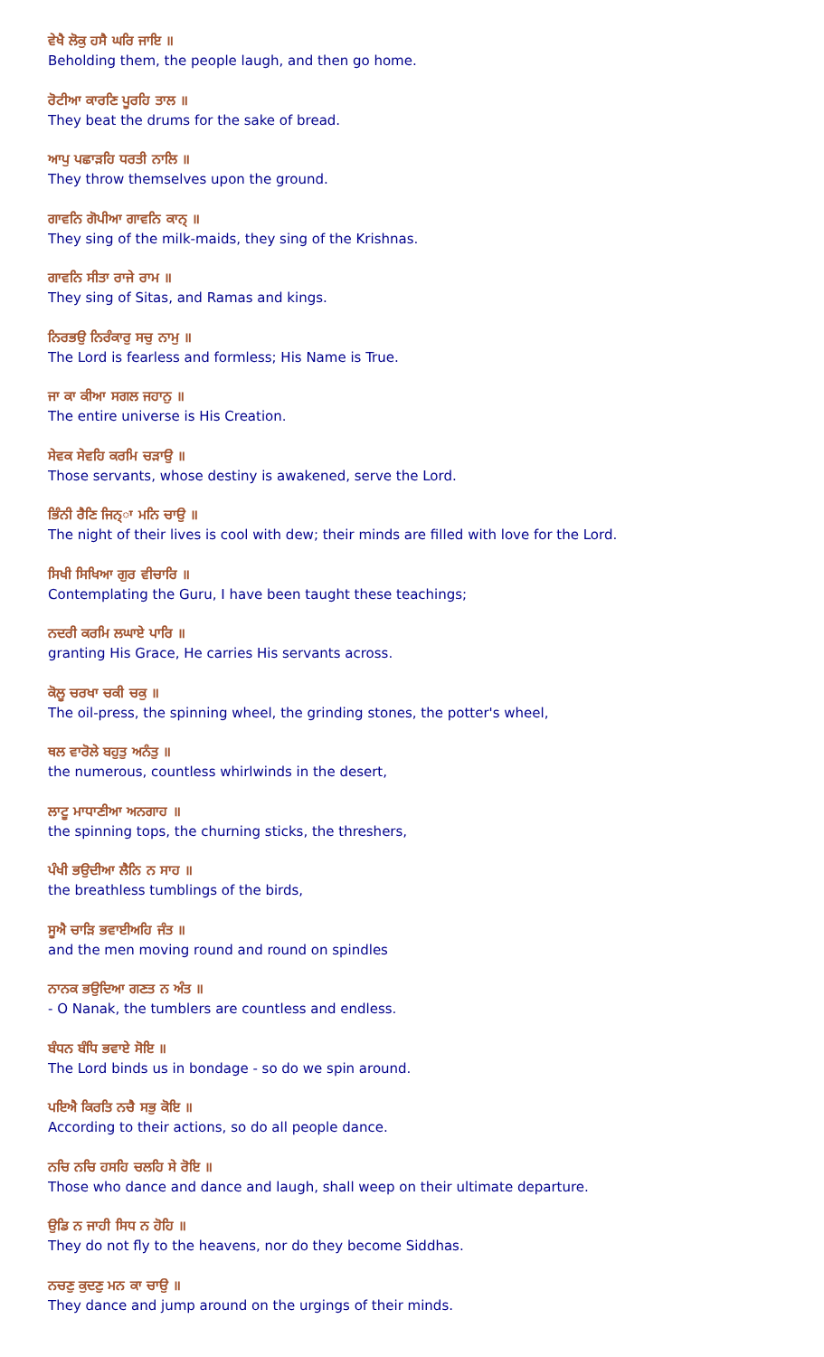ਵੇਖੈ ਲੋਕੁ ਹਸੈ ਘਰਿ ਜਾਇ ॥
Beholding them, the people laugh, and then go home.
ਰੋਟੀਆ ਕਾਰਣਿ ਪੂਰਹਿ ਤਾਲ ॥
They beat the drums for the sake of bread.
ਆਪੁ ਪਛਾੜਹਿ ਧਰਤੀ ਨਾਲਿ ॥
They throw themselves upon the ground.
ਗਾਵਨਿ ਗੋਪੀਆ ਗਾਵਨਿ ਕਾਨ੍ ॥
They sing of the milk-maids, they sing of the Krishnas.
ਗਾਵਨਿ ਸੀਤਾ ਰਾਜੇ ਰਾਮ ॥
They sing of Sitas, and Ramas and kings.
ਨਿਰਭਉ ਨਿਰੰਕਾਰੁ ਸਚੁ ਨਾਮੁ ॥
The Lord is fearless and formless; His Name is True.
ਜਾ ਕਾ ਕੀਆ ਸਗਲ ਜਹਾਨੁ ॥
The entire universe is His Creation.
ਸੇਵਕ ਸੇਵਹਿ ਕਰਮਿ ਚੜਾਉ ॥
Those servants, whose destiny is awakened, serve the Lord.
ਭਿੰਨੀ ਰੈਣਿ ਜਿਨ੍ਾ ਮਨਿ ਚਾਉ ॥
The night of their lives is cool with dew; their minds are filled with love for the Lord.
ਸਿਖੀ ਸਿਖਿਆ ਗੁਰ ਵੀਚਾਰਿ ॥
Contemplating the Guru, I have been taught these teachings;
ਨਦਰੀ ਕਰਮਿ ਲਘਾਏ ਪਾਰਿ ॥
granting His Grace, He carries His servants across.
ਕੋਲੂ ਚਰਖਾ ਚਕੀ ਚਕੁ ॥
The oil-press, the spinning wheel, the grinding stones, the potter's wheel,
ਥਲ ਵਾਰੋਲੇ ਬਹੁਤੁ ਅਨੰਤੁ ॥
the numerous, countless whirlwinds in the desert,
ਲਾਟੂ ਮਾਧਾਣੀਆ ਅਨਗਾਹ ॥
the spinning tops, the churning sticks, the threshers,
ਪੰਖੀ ਭਉਦੀਆ ਲੈਨਿ ਨ ਸਾਹ ॥
the breathless tumblings of the birds,
ਸੂਐ ਚਾੜਿ ਭਵਾਈਅਹਿ ਜੰਤ ॥
and the men moving round and round on spindles
ਨਾਨਕ ਭਉਦਿਆ ਗਣਤ ਨ ਅੰਤ ॥
- O Nanak, the tumblers are countless and endless.
ਬੰਧਨ ਬੰਧਿ ਭਵਾਏ ਸੋਇ ॥
The Lord binds us in bondage - so do we spin around.
ਪਇਐ ਕਿਰਤਿ ਨਚੈ ਸਭੁ ਕੋਇ ॥
According to their actions, so do all people dance.
ਨਚਿ ਨਚਿ ਹਸਹਿ ਚਲਹਿ ਸੇ ਰੋਇ ॥
Those who dance and dance and laugh, shall weep on their ultimate departure.
ਉਡਿ ਨ ਜਾਹੀ ਸਿਧ ਨ ਹੋਹਿ ॥
They do not fly to the heavens, nor do they become Siddhas.
ਨਚਣੁ ਕੁਦਣੁ ਮਨ ਕਾ ਚਾਉ ॥
They dance and jump around on the urgings of their minds.